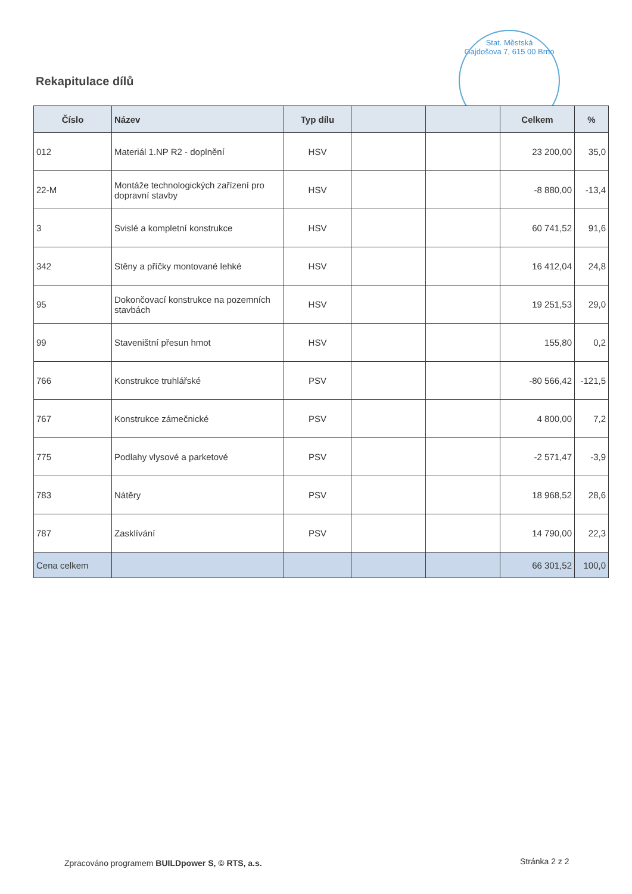Stat. Městská
Gajdošova 7, 615 00 Brno
Rekapitulace dílů
| Číslo | Název | Typ dílu | | | Celkem | % |
| --- | --- | --- | --- | --- | --- | --- |
| 012 | Materiál 1.NP R2 - doplnění | HSV | | | 23 200,00 | 35,0 |
| 22-M | Montáže technologických zařízení pro dopravní stavby | HSV | | | -8 880,00 | -13,4 |
| 3 | Svislé a kompletní konstrukce | HSV | | | 60 741,52 | 91,6 |
| 342 | Stěny a příčky montované lehké | HSV | | | 16 412,04 | 24,8 |
| 95 | Dokončovací konstrukce na pozemních stavbách | HSV | | | 19 251,53 | 29,0 |
| 99 | Staveništní přesun hmot | HSV | | | 155,80 | 0,2 |
| 766 | Konstrukce truhlářské | PSV | | | -80 566,42 | -121,5 |
| 767 | Konstrukce zámečnické | PSV | | | 4 800,00 | 7,2 |
| 775 | Podlahy vlysové a parketové | PSV | | | -2 571,47 | -3,9 |
| 783 | Nátěry | PSV | | | 18 968,52 | 28,6 |
| 787 | Zasklívání | PSV | | | 14 790,00 | 22,3 |
| Cena celkem | | | | | 66 301,52 | 100,0 |
Zpracováno programem BUILDpower S, © RTS, a.s.
Stránka 2 z 2